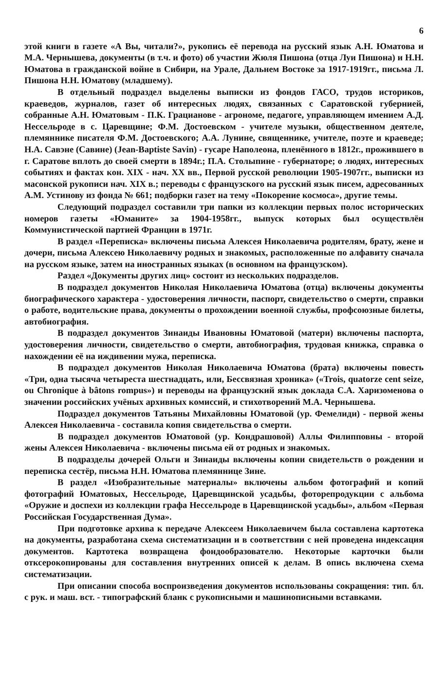6
этой книги в газете «А Вы, читали?», рукопись её перевода на русский язык А.Н. Юматова и М.А. Чернышева, документы (в т.ч. и фото) об участии Жюля Пишона (отца Луи Пишона) и Н.Н. Юматова в гражданской войне в Сибири, на Урале, Дальнем Востоке за 1917-1919гг., письма Л. Пишона Н.Н. Юматову (младшему).
В отдельный подраздел выделены выписки из фондов ГАСО, трудов историков, краеведов, журналов, газет об интересных людях, связанных с Саратовской губернией, собранные А.Н. Юматовым - П.К. Грацианове - агрономе, педагоге, управляющем имением А.Д. Нессельроде в с. Царевщине; Ф.М. Достоевском - учителе музыки, общественном деятеле, племяннике писателя Ф.М. Достоевского; А.А. Лунине, священнике, учителе, поэте и краеведе; Н.А. Савэне (Савине) (Jean-Baptiste Savin) - гусаре Наполеона, пленённого в 1812г., прожившего в г. Саратове вплоть до своей смерти в 1894г.; П.А. Столыпине - губернаторе; о людях, интересных событиях и фактах кон. XIX - нач. XX вв., Первой русской революции 1905-1907гг., выписки из масонской рукописи нач. XIX в.; переводы с французского на русский язык писем, адресованных А.М. Устинову из фонда № 661; подборки газет на тему «Покорение космоса», другие темы.
Следующий подраздел составили три папки из коллекции первых полос исторических номеров газеты «Юманите» за 1904-1958гг., выпуск которых был осуществлён Коммунистической партией Франции в 1971г.
В раздел «Переписка» включены письма Алексея Николаевича родителям, брату, жене и дочери, письма Алексею Николаевичу родных и знакомых, расположенные по алфавиту сначала на русском языке, затем на иностранных языках (в основном на французском).
Раздел «Документы других лиц» состоит из нескольких подразделов.
В подраздел документов Николая Николаевича Юматова (отца) включены документы биографического характера - удостоверения личности, паспорт, свидетельство о смерти, справки о работе, водительские права, документы о прохождении военной службы, профсоюзные билеты, автобиография.
В подраздел документов Зинаиды Ивановны Юматовой (матери) включены паспорта, удостоверения личности, свидетельство о смерти, автобиография, трудовая книжка, справка о нахождении её на иждивении мужа, переписка.
В подраздел документов Николая Николаевича Юматова (брата) включены повесть «Три, одна тысяча четыреста шестнадцать, или, Бессвязная хроника» («Trois, quatorze cent seize, ou Chronique à bâtons rompus») и переводы на французский язык доклада С.А. Харизоменова о значении российских учёных архивных комиссий, и стихотворений М.А. Чернышева.
Подраздел документов Татьяны Михайловны Юматовой (ур. Фемелиди) - первой жены Алексея Николаевича - составила копия свидетельства о смерти.
В подраздел документов Юматовой (ур. Кондрашовой) Аллы Филипповны - второй жены Алексея Николаевича - включены письма ей от родных и знакомых.
В подразделы дочерей Ольги и Зинаиды включены копии свидетельств о рождении и переписка сестёр, письма Н.Н. Юматова племяннице Зине.
В раздел «Изобразительные материалы» включены альбом фотографий и копий фотографий Юматовых, Нессельроде, Царевщинской усадьбы, фоторепродукции с альбома «Оружие и доспехи из коллекции графа Нессельроде в Царевщинской усадьбы», альбом «Первая Российская Государственная Дума».
При подготовке архива к передаче Алексеем Николаевичем была составлена картотека на документы, разработана схема систематизации и в соответствии с ней проведена индексация документов. Картотека возвращена фондообразователю. Некоторые карточки были отксерокопированы для составления внутренних описей к делам. В опись включена схема систематизации.
При описании способа воспроизведения документов использованы сокращения: тип. бл. с рук. и маш. вст. - типографский бланк с рукописными и машинописными вставками.